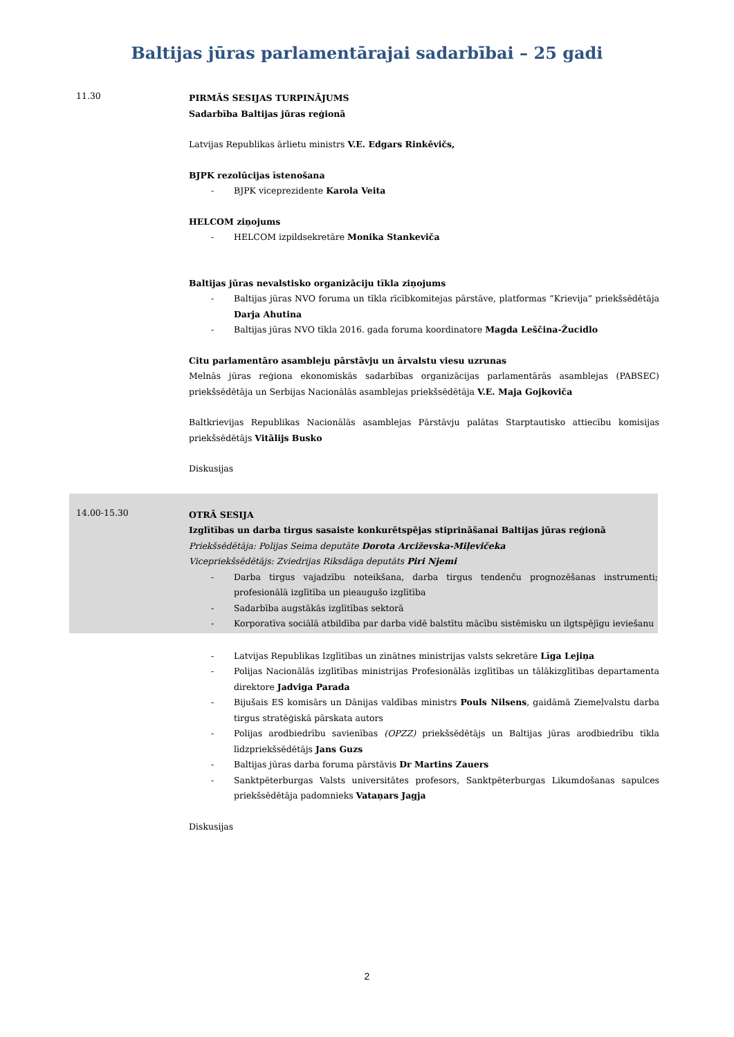Baltijas jūras parlamentārajai sadarbībai – 25 gadi
11.30
PIRMĀS SESIJAS TURPINĀJUMS
Sadarbība Baltijas jūras reģionā
Latvijas Republikas ārlietu ministrs V.E. Edgars Rinkēvičs,
BJPK rezolūcijas īstenošana
- BJPK viceprezidente Karola Veita
HELCOM ziņojums
- HELCOM izpildsekretāre Monika Stankeviča
Baltijas jūras nevalstisko organizāciju tīkla ziņojums
- Baltijas jūras NVO foruma un tīkla rīcībkomitejas pārstāve, platformas “Krievija” priekšsēdētāja Darja Ahutina
- Baltijas jūras NVO tīkla 2016. gada foruma koordinatore Magda Leščina-Žucidlo
Citu parlamentāro asambleju pārstāvju un ārvalstu viesu uzrunas
Melnās jūras reģiona ekonomiskās sadarbības organizācijas parlamentārās asamblejas (PABSEC) priekšsēdētāja un Serbijas Nacionālās asamblejas priekšsēdētāja V.E. Maja Gojkoviča
Baltkrievijas Republikas Nacionālās asamblejas Pārstāvju palātas Starptautisko attiecību komisijas priekšsēdētājs Vitālijs Busko
Diskusijas
14.00-15.30
OTRĀ SESIJA
Izglītības un darba tirgus sasaiste konkurētspējas stiprināšanai Baltijas jūras reģionā
Priekšsēdētāja: Polijas Seima deputāte Dorota Arciževska-Miļevičeka
Vicepriekšsēdētājs: Zviedrijas Riksdāga deputāts Piri Njemi
- Darba tirgus vajadzību noteikšana, darba tirgus tendenču prognozēšanas instrumenti; profesionālā izglītība un pieaugušo izglītība
- Sadarbība augstākās izglītības sektorā
- Korporatīva sociālā atbildība par darba vidē balstītu mācību sistēmisku un ilgtspējīgu ieviešanu
- Latvijas Republikas Izglītības un zinātnes ministrijas valsts sekretāre Līga Lejiņa
- Polijas Nacionālās izglītības ministrijas Profesionālās izglītības un tālākizglītības departamenta direktore Jadviga Parada
- Bijušais ES komisārs un Dānijas valdības ministrs Pouls Nilsens, gaidāmā Ziemeļvalstu darba tirgus stratēģiskā pārskata autors
- Polijas arodbiedrību savienības (OPZZ) priekšsēdētājs un Baltijas jūras arodbiedrību tīkla līdzpriekšsēdētājs Jans Guzs
- Baltijas jūras darba foruma pārstāvis Dr Martins Zauers
- Sanktpēterburgas Valsts universitātes profesors, Sanktpēterburgas Likumdošanas sapulces priekšsēdētāja padomnieks Vataņars Jagja
Diskusijas
2